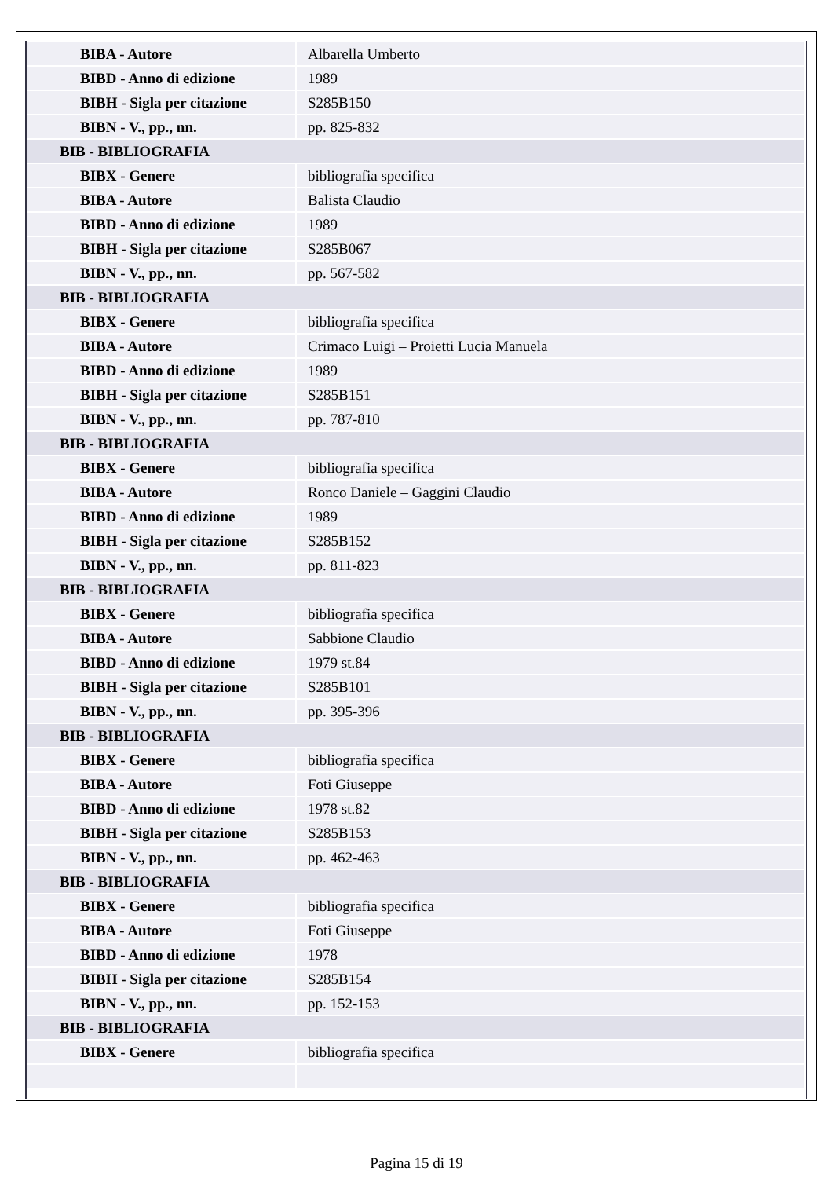| BIBA - Autore | Albarella Umberto |
| BIBD - Anno di edizione | 1989 |
| BIBH - Sigla per citazione | S285B150 |
| BIBN - V., pp., nn. | pp. 825-832 |
| BIB - BIBLIOGRAFIA | |
| BIBX - Genere | bibliografia specifica |
| BIBA - Autore | Balista Claudio |
| BIBD - Anno di edizione | 1989 |
| BIBH - Sigla per citazione | S285B067 |
| BIBN - V., pp., nn. | pp. 567-582 |
| BIB - BIBLIOGRAFIA | |
| BIBX - Genere | bibliografia specifica |
| BIBA - Autore | Crimaco Luigi – Proietti Lucia Manuela |
| BIBD - Anno di edizione | 1989 |
| BIBH - Sigla per citazione | S285B151 |
| BIBN - V., pp., nn. | pp. 787-810 |
| BIB - BIBLIOGRAFIA | |
| BIBX - Genere | bibliografia specifica |
| BIBA - Autore | Ronco Daniele – Gaggini Claudio |
| BIBD - Anno di edizione | 1989 |
| BIBH - Sigla per citazione | S285B152 |
| BIBN - V., pp., nn. | pp. 811-823 |
| BIB - BIBLIOGRAFIA | |
| BIBX - Genere | bibliografia specifica |
| BIBA - Autore | Sabbione Claudio |
| BIBD - Anno di edizione | 1979 st.84 |
| BIBH - Sigla per citazione | S285B101 |
| BIBN - V., pp., nn. | pp. 395-396 |
| BIB - BIBLIOGRAFIA | |
| BIBX - Genere | bibliografia specifica |
| BIBA - Autore | Foti Giuseppe |
| BIBD - Anno di edizione | 1978 st.82 |
| BIBH - Sigla per citazione | S285B153 |
| BIBN - V., pp., nn. | pp. 462-463 |
| BIB - BIBLIOGRAFIA | |
| BIBX - Genere | bibliografia specifica |
| BIBA - Autore | Foti Giuseppe |
| BIBD - Anno di edizione | 1978 |
| BIBH - Sigla per citazione | S285B154 |
| BIBN - V., pp., nn. | pp. 152-153 |
| BIB - BIBLIOGRAFIA | |
| BIBX - Genere | bibliografia specifica |
Pagina 15 di 19